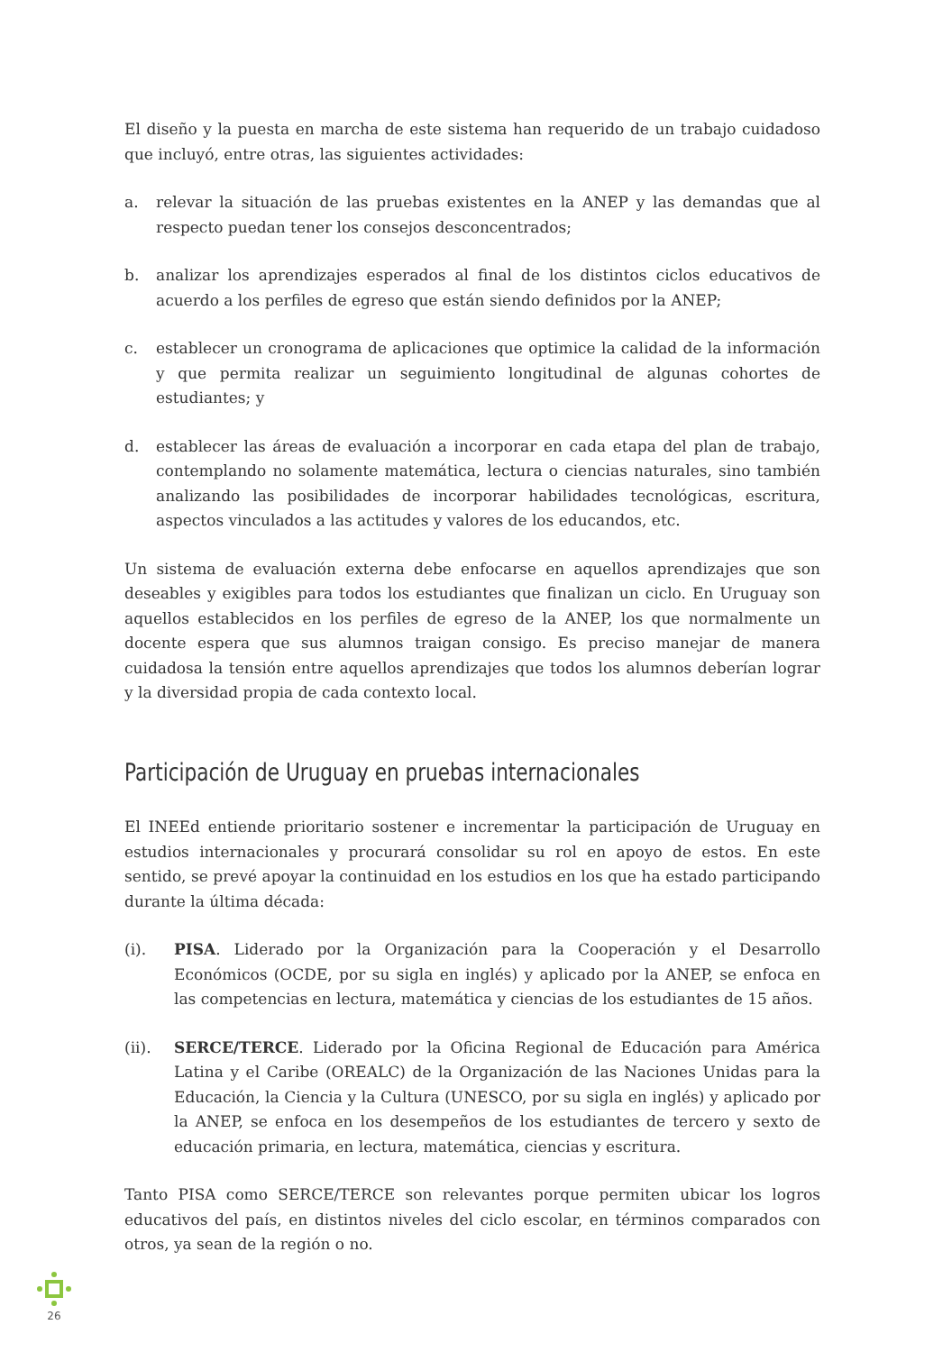El diseño y la puesta en marcha de este sistema han requerido de un trabajo cuidadoso que incluyó, entre otras, las siguientes actividades:
a. relevar la situación de las pruebas existentes en la ANEP y las demandas que al respecto puedan tener los consejos desconcentrados;
b. analizar los aprendizajes esperados al final de los distintos ciclos educativos de acuerdo a los perfiles de egreso que están siendo definidos por la ANEP;
c. establecer un cronograma de aplicaciones que optimice la calidad de la información y que permita realizar un seguimiento longitudinal de algunas cohortes de estudiantes; y
d. establecer las áreas de evaluación a incorporar en cada etapa del plan de trabajo, contemplando no solamente matemática, lectura o ciencias naturales, sino también analizando las posibilidades de incorporar habilidades tecnológicas, escritura, aspectos vinculados a las actitudes y valores de los educandos, etc.
Un sistema de evaluación externa debe enfocarse en aquellos aprendizajes que son deseables y exigibles para todos los estudiantes que finalizan un ciclo. En Uruguay son aquellos establecidos en los perfiles de egreso de la ANEP, los que normalmente un docente espera que sus alumnos traigan consigo. Es preciso manejar de manera cuidadosa la tensión entre aquellos aprendizajes que todos los alumnos deberían lograr y la diversidad propia de cada contexto local.
Participación de Uruguay en pruebas internacionales
El INEEd entiende prioritario sostener e incrementar la participación de Uruguay en estudios internacionales y procurará consolidar su rol en apoyo de estos. En este sentido, se prevé apoyar la continuidad en los estudios en los que ha estado participando durante la última década:
(i). PISA. Liderado por la Organización para la Cooperación y el Desarrollo Económicos (OCDE, por su sigla en inglés) y aplicado por la ANEP, se enfoca en las competencias en lectura, matemática y ciencias de los estudiantes de 15 años.
(ii). SERCE/TERCE. Liderado por la Oficina Regional de Educación para América Latina y el Caribe (OREALC) de la Organización de las Naciones Unidas para la Educación, la Ciencia y la Cultura (UNESCO, por su sigla en inglés) y aplicado por la ANEP, se enfoca en los desempeños de los estudiantes de tercero y sexto de educación primaria, en lectura, matemática, ciencias y escritura.
Tanto PISA como SERCE/TERCE son relevantes porque permiten ubicar los logros educativos del país, en distintos niveles del ciclo escolar, en términos comparados con otros, ya sean de la región o no.
26